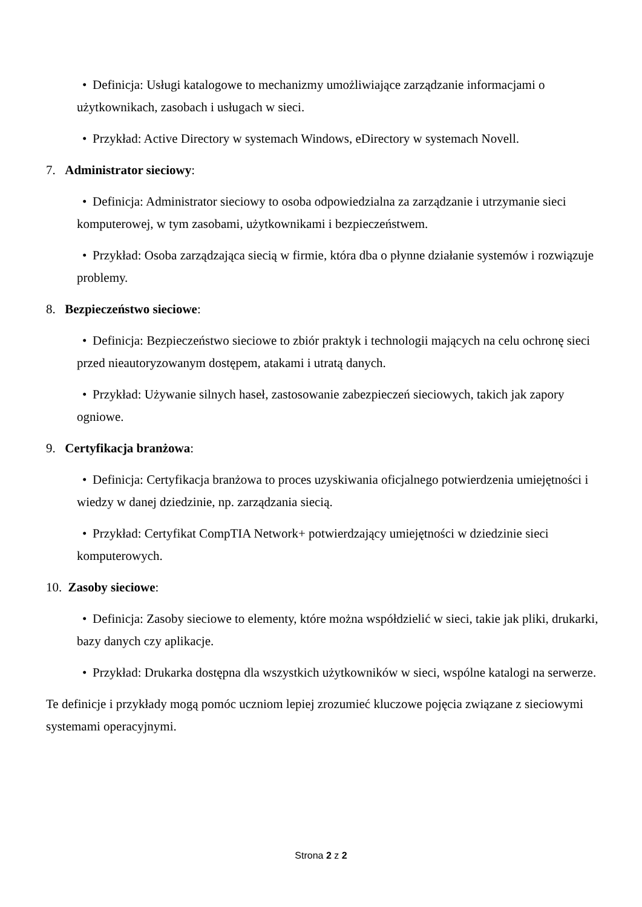• Definicja: Usługi katalogowe to mechanizmy umożliwiające zarządzanie informacjami o użytkownikach, zasobach i usługach w sieci.
• Przykład: Active Directory w systemach Windows, eDirectory w systemach Novell.
7. Administrator sieciowy:
• Definicja: Administrator sieciowy to osoba odpowiedzialna za zarządzanie i utrzymanie sieci komputerowej, w tym zasobami, użytkownikami i bezpieczeństwem.
• Przykład: Osoba zarządzająca siecią w firmie, która dba o płynne działanie systemów i rozwiązuje problemy.
8. Bezpieczeństwo sieciowe:
• Definicja: Bezpieczeństwo sieciowe to zbiór praktyk i technologii mających na celu ochronę sieci przed nieautoryzowanym dostępem, atakami i utratą danych.
• Przykład: Używanie silnych haseł, zastosowanie zabezpieczeń sieciowych, takich jak zapory ogniowe.
9. Certyfikacja branżowa:
• Definicja: Certyfikacja branżowa to proces uzyskiwania oficjalnego potwierdzenia umiejętności i wiedzy w danej dziedzinie, np. zarządzania siecią.
• Przykład: Certyfikat CompTIA Network+ potwierdzający umiejętności w dziedzinie sieci komputerowych.
10. Zasoby sieciowe:
• Definicja: Zasoby sieciowe to elementy, które można współdzielić w sieci, takie jak pliki, drukarki, bazy danych czy aplikacje.
• Przykład: Drukarka dostępna dla wszystkich użytkowników w sieci, wspólne katalogi na serwerze.
Te definicje i przykłady mogą pomóc uczniom lepiej zrozumieć kluczowe pojęcia związane z sieciowymi systemami operacyjnymi.
Strona 2 z 2